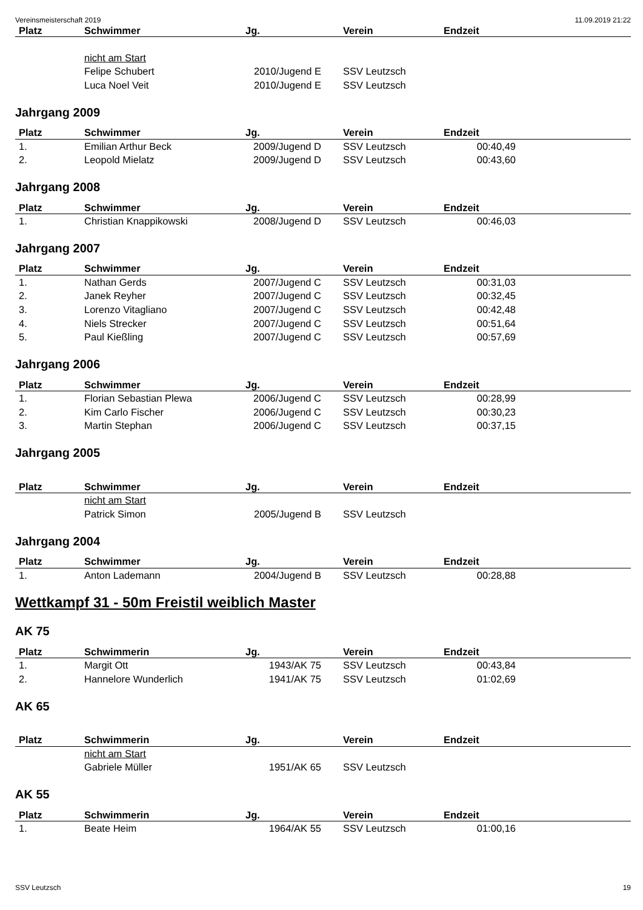Vereinsmeisterschaft 2019 11.09.2019 21:22
| Platz | Schwimmer | Jg. | Verein | Endzeit |
| --- | --- | --- | --- | --- |
| | nicht am Start | | | |
| | Felipe Schubert | 2010/Jugend E | SSV Leutzsch | |
| | Luca Noel Veit | 2010/Jugend E | SSV Leutzsch | |
Jahrgang 2009
| Platz | Schwimmer | Jg. | Verein | Endzeit |
| --- | --- | --- | --- | --- |
| 1. | Emilian Arthur Beck | 2009/Jugend D | SSV Leutzsch | 00:40,49 |
| 2. | Leopold Mielatz | 2009/Jugend D | SSV Leutzsch | 00:43,60 |
Jahrgang 2008
| Platz | Schwimmer | Jg. | Verein | Endzeit |
| --- | --- | --- | --- | --- |
| 1. | Christian Knappikowski | 2008/Jugend D | SSV Leutzsch | 00:46,03 |
Jahrgang 2007
| Platz | Schwimmer | Jg. | Verein | Endzeit |
| --- | --- | --- | --- | --- |
| 1. | Nathan Gerds | 2007/Jugend C | SSV Leutzsch | 00:31,03 |
| 2. | Janek Reyher | 2007/Jugend C | SSV Leutzsch | 00:32,45 |
| 3. | Lorenzo Vitagliano | 2007/Jugend C | SSV Leutzsch | 00:42,48 |
| 4. | Niels Strecker | 2007/Jugend C | SSV Leutzsch | 00:51,64 |
| 5. | Paul Kießling | 2007/Jugend C | SSV Leutzsch | 00:57,69 |
Jahrgang 2006
| Platz | Schwimmer | Jg. | Verein | Endzeit |
| --- | --- | --- | --- | --- |
| 1. | Florian Sebastian Plewa | 2006/Jugend C | SSV Leutzsch | 00:28,99 |
| 2. | Kim Carlo Fischer | 2006/Jugend C | SSV Leutzsch | 00:30,23 |
| 3. | Martin Stephan | 2006/Jugend C | SSV Leutzsch | 00:37,15 |
Jahrgang 2005
| Platz | Schwimmer | Jg. | Verein | Endzeit |
| --- | --- | --- | --- | --- |
| | nicht am Start | | | |
| | Patrick Simon | 2005/Jugend B | SSV Leutzsch | |
Jahrgang 2004
| Platz | Schwimmer | Jg. | Verein | Endzeit |
| --- | --- | --- | --- | --- |
| 1. | Anton Lademann | 2004/Jugend B | SSV Leutzsch | 00:28,88 |
Wettkampf 31 - 50m Freistil weiblich Master
AK 75
| Platz | Schwimmerin | Jg. | Verein | Endzeit |
| --- | --- | --- | --- | --- |
| 1. | Margit Ott | 1943/AK 75 | SSV Leutzsch | 00:43,84 |
| 2. | Hannelore Wunderlich | 1941/AK 75 | SSV Leutzsch | 01:02,69 |
AK 65
| Platz | Schwimmerin | Jg. | Verein | Endzeit |
| --- | --- | --- | --- | --- |
| | nicht am Start | | | |
| | Gabriele Müller | 1951/AK 65 | SSV Leutzsch | |
AK 55
| Platz | Schwimmerin | Jg. | Verein | Endzeit |
| --- | --- | --- | --- | --- |
| 1. | Beate Heim | 1964/AK 55 | SSV Leutzsch | 01:00,16 |
SSV Leutzsch 19